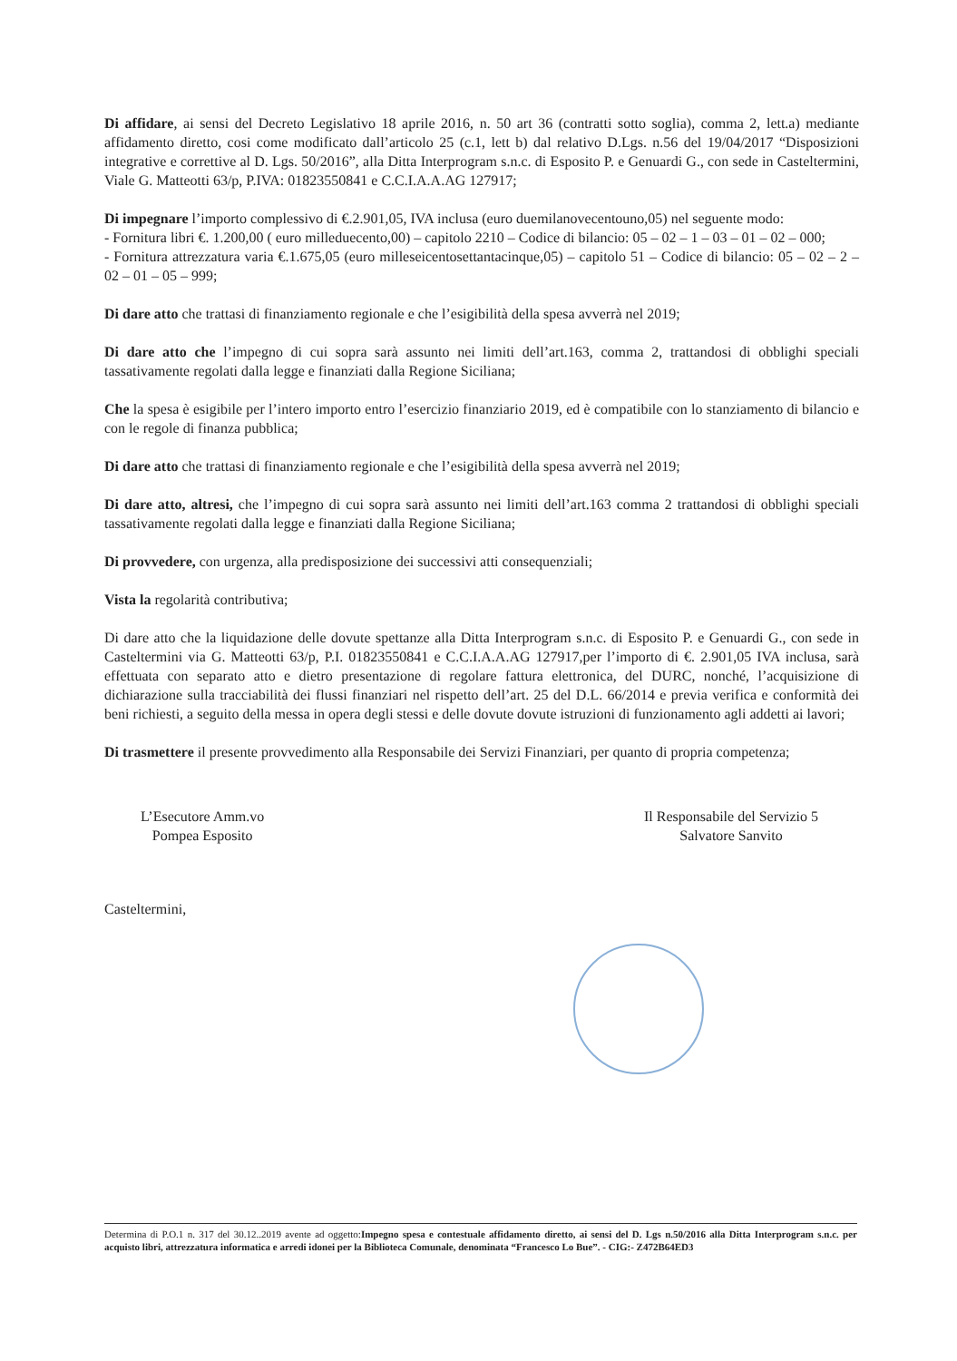Di affidare, ai sensi del Decreto Legislativo 18 aprile 2016, n. 50 art 36 (contratti sotto soglia), comma 2, lett.a) mediante affidamento diretto, cosi come modificato dall’articolo 25 (c.1, lett b) dal relativo D.Lgs. n.56 del 19/04/2017 “Disposizioni integrative e correttive al D. Lgs. 50/2016”, alla Ditta Interprogram s.n.c. di Esposito P. e Genuardi G., con sede in Casteltermini, Viale G. Matteotti 63/p, P.IVA: 01823550841 e C.C.I.A.A.AG 127917;
Di impegnare l’importo complessivo di €.2.901,05, IVA inclusa (euro duemilanovecentouno,05) nel seguente modo:
- Fornitura libri €. 1.200,00 ( euro milleduecento,00) – capitolo 2210 – Codice di bilancio: 05 – 02 – 1 – 03 – 01 – 02 – 000;
- Fornitura attrezzatura varia €.1.675,05 (euro milleseicentosettantacinque,05) – capitolo 51 – Codice di bilancio: 05 – 02 – 2 – 02 – 01 – 05 – 999;
Di dare atto che trattasi di finanziamento regionale e che l’esigibilità della spesa avverrà nel 2019;
Di dare atto che l’impegno di cui sopra sarà assunto nei limiti dell’art.163, comma 2, trattandosi di obblighi speciali tassativamente regolati dalla legge e finanziati dalla Regione Siciliana;
Che la spesa è esigibile per l’intero importo entro l’esercizio finanziario 2019, ed è compatibile con lo stanziamento di bilancio e con le regole di finanza pubblica;
Di dare atto che trattasi di finanziamento regionale e che l’esigibilità della spesa avverrà nel 2019;
Di dare atto, altresi, che l’impegno di cui sopra sarà assunto nei limiti dell’art.163 comma 2 trattandosi di obblighi speciali tassativamente regolati dalla legge e finanziati dalla Regione Siciliana;
Di provvedere, con urgenza, alla predisposizione dei successivi atti consequenziali;
Vista la regolarità contributiva;
Di dare atto che la liquidazione delle dovute spettanze alla Ditta Interprogram s.n.c. di Esposito P. e Genuardi G., con sede in Casteltermini via G. Matteotti 63/p, P.I. 01823550841 e C.C.I.A.A.AG 127917,per l’importo di €. 2.901,05 IVA inclusa, sarà effettuata con separato atto e dietro presentazione di regolare fattura elettronica, del DURC, nonché, l’acquisizione di dichiarazione sulla tracciabilità dei flussi finanziari nel rispetto dell’art. 25 del D.L. 66/2014 e previa verifica e conformità dei beni richiesti, a seguito della messa in opera degli stessi e delle dovute dovute istruzioni di funzionamento agli addetti ai lavori;
Di trasmettere il presente provvedimento alla Responsabile dei Servizi Finanziari, per quanto di propria competenza;
L’Esecutore Amm.vo
Pompea Esposito
Il Responsabile del Servizio 5
Salvatore Sanvito
Casteltermini,
Determina di P.O.1 n. 317 del 30.12..2019 avente ad oggetto:Impegno spesa e contestuale affidamento diretto, ai sensi del D. Lgs n.50/2016 alla Ditta Interprogram s.n.c. per acquisto libri, attrezzatura informatica e arredi idonei per la Biblioteca Comunale, denominata “Francesco Lo Bue”. - CIG:- Z472B64ED3